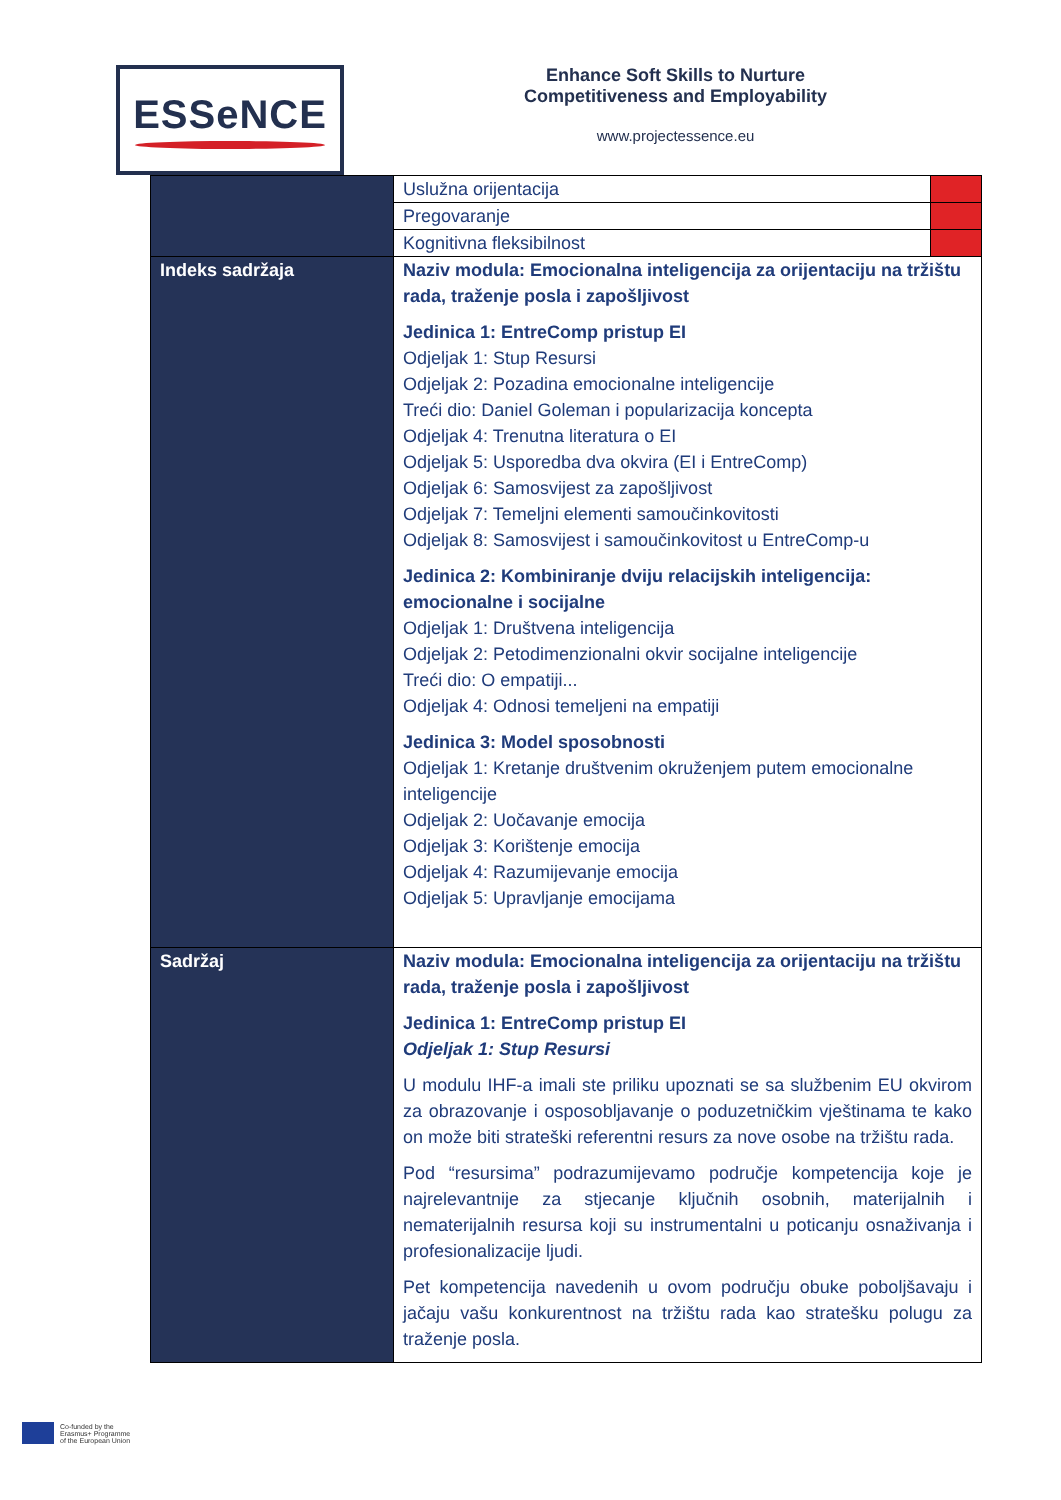ESSeNCE
Enhance Soft Skills to Nurture
Competitiveness and Employability
www.projectessence.eu
| | Uslužna orijentacija | |
| | Pregovaranje | |
| | Kognitivna fleksibilnost | |
| Indeks sadržaja | Naziv modula: Emocionalna inteligencija za orijentaciju na tržištu rada, traženje posla i zapošljivost Jedinica 1: EntreComp pristup EI Odjeljak 1: Stup Resursi Odjeljak 2: Pozadina emocionalne inteligencije Treći dio: Daniel Goleman i popularizacija koncepta Odjeljak 4: Trenutna literatura o EI Odjeljak 5: Usporedba dva okvira (EI i EntreComp) Odjeljak 6: Samosvijest za zapošljivost Odjeljak 7: Temeljni elementi samoučinkovitosti Odjeljak 8: Samosvijest i samoučinkovitost u EntreComp-u Jedinica 2: Kombiniranje dviju relacijskih inteligencija: emocionalne i socijalne Odjeljak 1: Društvena inteligencija Odjeljak 2: Petodimenzionalni okvir socijalne inteligencije Treći dio: O empatiji... Odjeljak 4: Odnosi temeljeni na empatiji Jedinica 3: Model sposobnosti Odjeljak 1: Kretanje društvenim okruženjem putem emocionalne inteligencije Odjeljak 2: Uočavanje emocija Odjeljak 3: Korištenje emocija Odjeljak 4: Razumijevanje emocija Odjeljak 5: Upravljanje emocijama | |
| Sadržaj | Naziv modula: Emocionalna inteligencija za orijentaciju na tržištu rada, traženje posla i zapošljivost Jedinica 1: EntreComp pristup EI Odjeljak 1: Stup Resursi U modulu IHF-a imali ste priliku upoznati se sa službenim EU okvirom za obrazovanje i osposobljavanje o poduzetničkim vještinama te kako on može biti strateški referentni resurs za nove osobe na tržištu rada. Pod “resursima” podrazumijevamo područje kompetencija koje je najrelevantnije za stjecanje ključnih osobnih, materijalnih i nematerijalnih resursa koji su instrumentalni u poticanju osnaživanja i profesionalizacije ljudi. Pet kompetencija navedenih u ovom području obuke poboljšavaju i jačaju vašu konkurentnost na tržištu rada kao stratešku polugu za traženje posla. | |
Co-funded by the
Erasmus+ Programme
of the European Union